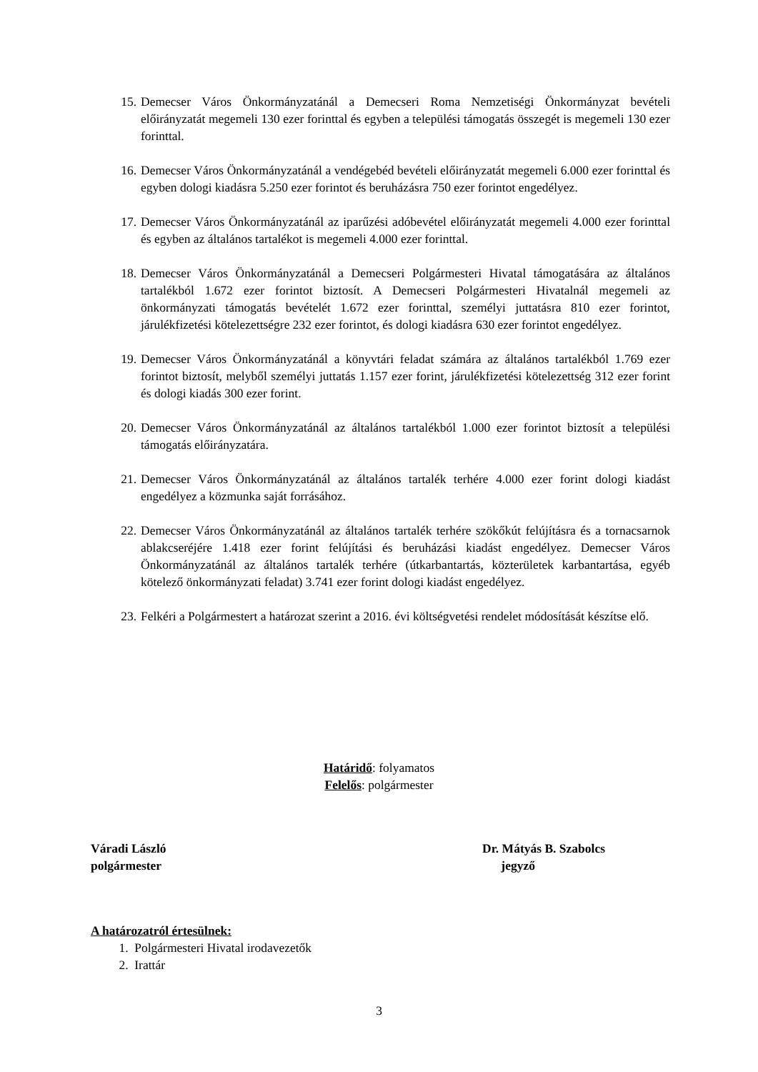15. Demecser Város Önkormányzatánál a Demecseri Roma Nemzetiségi Önkormányzat bevételi előirányzatát megemeli 130 ezer forinttal és egyben a települési támogatás összegét is megemeli 130 ezer forinttal.
16. Demecser Város Önkormányzatánál a vendégebéd bevételi előirányzatát megemeli 6.000 ezer forinttal és egyben dologi kiadásra 5.250 ezer forintot és beruházásra 750 ezer forintot engedélyez.
17. Demecser Város Önkormányzatánál az iparűzési adóbevétel előirányzatát megemeli 4.000 ezer forinttal és egyben az általános tartalékot is megemeli 4.000 ezer forinttal.
18. Demecser Város Önkormányzatánál a Demecseri Polgármesteri Hivatal támogatására az általános tartalékból 1.672 ezer forintot biztosít. A Demecseri Polgármesteri Hivatalnál megemeli az önkormányzati támogatás bevételét 1.672 ezer forinttal, személyi juttatásra 810 ezer forintot, járulékfizetési kötelezettségre 232 ezer forintot, és dologi kiadásra 630 ezer forintot engedélyez.
19. Demecser Város Önkormányzatánál a könyvtári feladat számára az általános tartalékból 1.769 ezer forintot biztosít, melyből személyi juttatás 1.157 ezer forint, járulékfizetési kötelezettség 312 ezer forint és dologi kiadás 300 ezer forint.
20. Demecser Város Önkormányzatánál az általános tartalékból 1.000 ezer forintot biztosít a települési támogatás előirányzatára.
21. Demecser Város Önkormányzatánál az általános tartalék terhére 4.000 ezer forint dologi kiadást engedélyez a közmunka saját forrásához.
22. Demecser Város Önkormányzatánál az általános tartalék terhére szökőkút felújításra és a tornacsarnok ablakcseréjére 1.418 ezer forint felújítási és beruházási kiadást engedélyez. Demecser Város Önkormányzatánál az általános tartalék terhére (útkarbantartás, közterületek karbantartása, egyéb kötelező önkormányzati feladat) 3.741 ezer forint dologi kiadást engedélyez.
23. Felkéri a Polgármestert a határozat szerint a 2016. évi költségvetési rendelet módosítását készítse elő.
Határidő: folyamatos
Felelős: polgármester
Váradi László
polgármester
Dr. Mátyás B. Szabolcs
jegyző
A határozatról értesülnek:
1. Polgármesteri Hivatal irodavezetők
2. Irattár
3